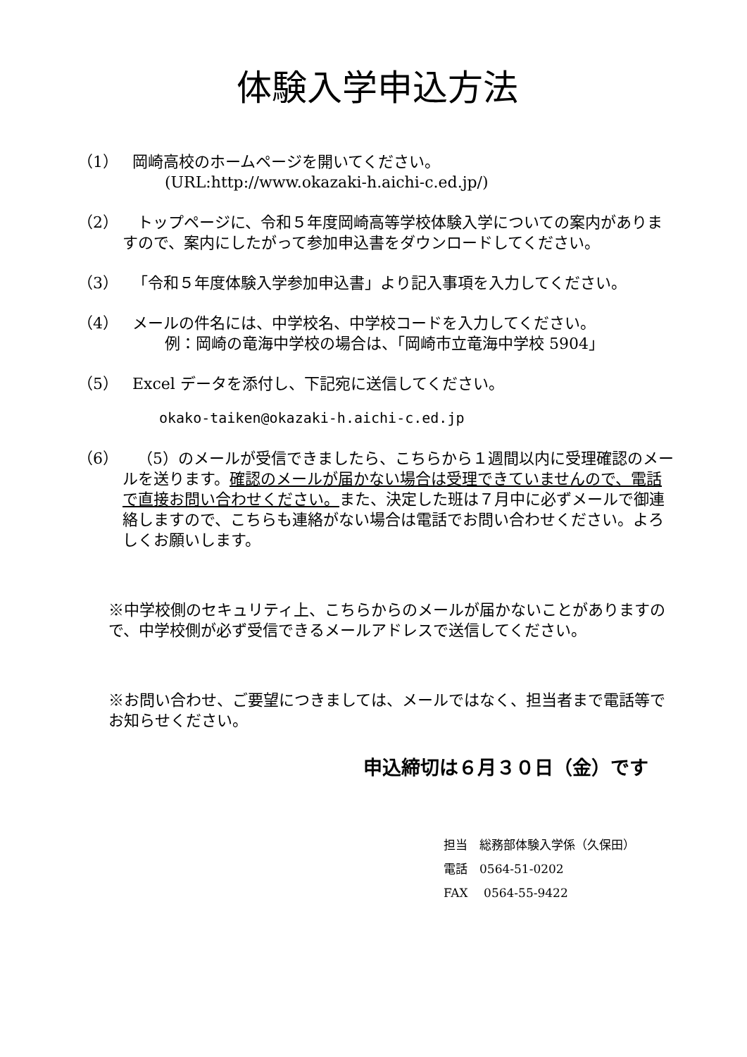体験入学申込方法
（1） 岡崎高校のホームページを開いてください。
(URL:http://www.okazaki-h.aichi-c.ed.jp/)
（2） トップページに、令和５年度岡崎高等学校体験入学についての案内がありますので、案内にしたがって参加申込書をダウンロードしてください。
（3） 「令和５年度体験入学参加申込書」より記入事項を入力してください。
（4） メールの件名には、中学校名、中学校コードを入力してください。
例：岡崎の竜海中学校の場合は、「岡崎市立竜海中学校 5904」
（5） Excel データを添付し、下記宛に送信してください。
okako-taiken@okazaki-h.aichi-c.ed.jp
（6） （5）のメールが受信できましたら、こちらから１週間以内に受理確認のメールを送ります。確認のメールが届かない場合は受理できていませんので、電話で直接お問い合わせください。また、決定した班は７月中に必ずメールで御連絡しますので、こちらも連絡がない場合は電話でお問い合わせください。よろしくお願いします。
※中学校側のセキュリティ上、こちらからのメールが届かないことがありますので、中学校側が必ず受信できるメールアドレスで送信してください。
※お問い合わせ、ご要望につきましては、メールではなく、担当者まで電話等でお知らせください。
申込締切は６月３０日（金）です
担当　総務部体験入学係（久保田）
電話　0564-51-0202
FAX　 0564-55-9422